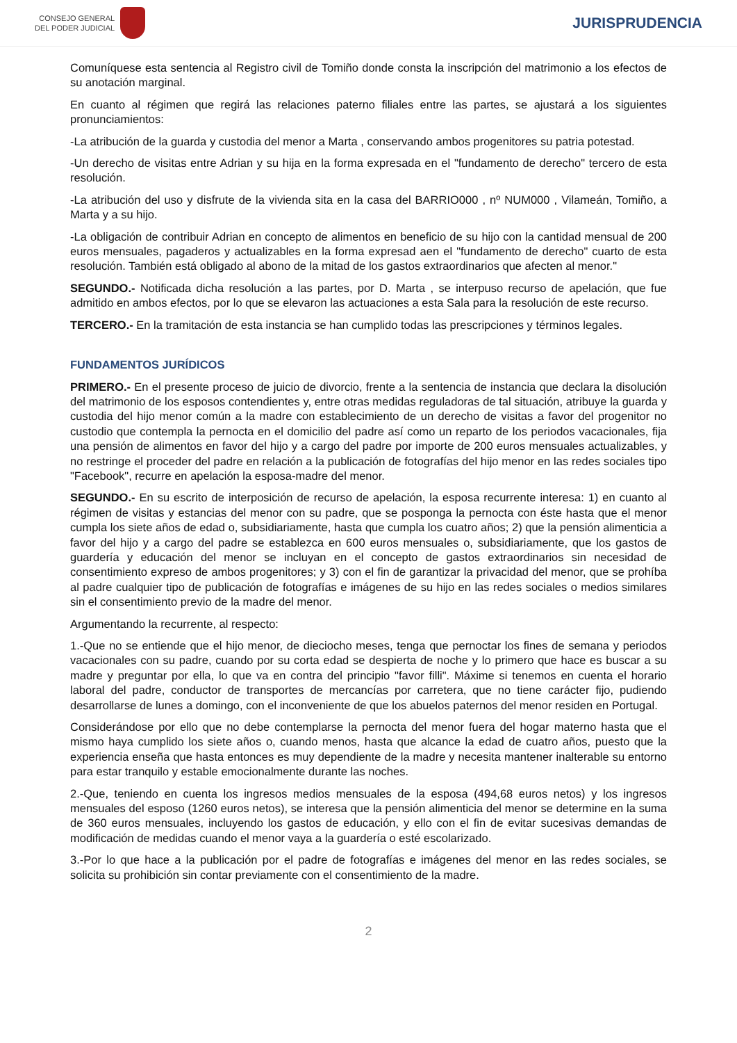CONSEJO GENERAL
DEL PODER JUDICIAL
JURISPRUDENCIA
Comuníquese esta sentencia al Registro civil de Tomiño donde consta la inscripción del matrimonio a los efectos de su anotación marginal.
En cuanto al régimen que regirá las relaciones paterno filiales entre las partes, se ajustará a los siguientes pronunciamientos:
-La atribución de la guarda y custodia del menor a Marta , conservando ambos progenitores su patria potestad.
-Un derecho de visitas entre Adrian y su hija en la forma expresada en el "fundamento de derecho" tercero de esta resolución.
-La atribución del uso y disfrute de la vivienda sita en la casa del BARRIO000 , nº NUM000 , Vilameán, Tomiño, a Marta y a su hijo.
-La obligación de contribuir Adrian en concepto de alimentos en beneficio de su hijo con la cantidad mensual de 200 euros mensuales, pagaderos y actualizables en la forma expresad aen el "fundamento de derecho" cuarto de esta resolución. También está obligado al abono de la mitad de los gastos extraordinarios que afecten al menor."
SEGUNDO.- Notificada dicha resolución a las partes, por D. Marta , se interpuso recurso de apelación, que fue admitido en ambos efectos, por lo que se elevaron las actuaciones a esta Sala para la resolución de este recurso.
TERCERO.- En la tramitación de esta instancia se han cumplido todas las prescripciones y términos legales.
FUNDAMENTOS JURÍDICOS
PRIMERO.- En el presente proceso de juicio de divorcio, frente a la sentencia de instancia que declara la disolución del matrimonio de los esposos contendientes y, entre otras medidas reguladoras de tal situación, atribuye la guarda y custodia del hijo menor común a la madre con establecimiento de un derecho de visitas a favor del progenitor no custodio que contempla la pernocta en el domicilio del padre así como un reparto de los periodos vacacionales, fija una pensión de alimentos en favor del hijo y a cargo del padre por importe de 200 euros mensuales actualizables, y no restringe el proceder del padre en relación a la publicación de fotografías del hijo menor en las redes sociales tipo "Facebook", recurre en apelación la esposa-madre del menor.
SEGUNDO.- En su escrito de interposición de recurso de apelación, la esposa recurrente interesa: 1) en cuanto al régimen de visitas y estancias del menor con su padre, que se posponga la pernocta con éste hasta que el menor cumpla los siete años de edad o, subsidiariamente, hasta que cumpla los cuatro años; 2) que la pensión alimenticia a favor del hijo y a cargo del padre se establezca en 600 euros mensuales o, subsidiariamente, que los gastos de guardería y educación del menor se incluyan en el concepto de gastos extraordinarios sin necesidad de consentimiento expreso de ambos progenitores; y 3) con el fin de garantizar la privacidad del menor, que se prohíba al padre cualquier tipo de publicación de fotografías e imágenes de su hijo en las redes sociales o medios similares sin el consentimiento previo de la madre del menor.
Argumentando la recurrente, al respecto:
1.-Que no se entiende que el hijo menor, de dieciocho meses, tenga que pernoctar los fines de semana y periodos vacacionales con su padre, cuando por su corta edad se despierta de noche y lo primero que hace es buscar a su madre y preguntar por ella, lo que va en contra del principio "favor filli". Máxime si tenemos en cuenta el horario laboral del padre, conductor de transportes de mercancías por carretera, que no tiene carácter fijo, pudiendo desarrollarse de lunes a domingo, con el inconveniente de que los abuelos paternos del menor residen en Portugal.
Considerándose por ello que no debe contemplarse la pernocta del menor fuera del hogar materno hasta que el mismo haya cumplido los siete años o, cuando menos, hasta que alcance la edad de cuatro años, puesto que la experiencia enseña que hasta entonces es muy dependiente de la madre y necesita mantener inalterable su entorno para estar tranquilo y estable emocionalmente durante las noches.
2.-Que, teniendo en cuenta los ingresos medios mensuales de la esposa (494,68 euros netos) y los ingresos mensuales del esposo (1260 euros netos), se interesa que la pensión alimenticia del menor se determine en la suma de 360 euros mensuales, incluyendo los gastos de educación, y ello con el fin de evitar sucesivas demandas de modificación de medidas cuando el menor vaya a la guardería o esté escolarizado.
3.-Por lo que hace a la publicación por el padre de fotografías e imágenes del menor en las redes sociales, se solicita su prohibición sin contar previamente con el consentimiento de la madre.
2